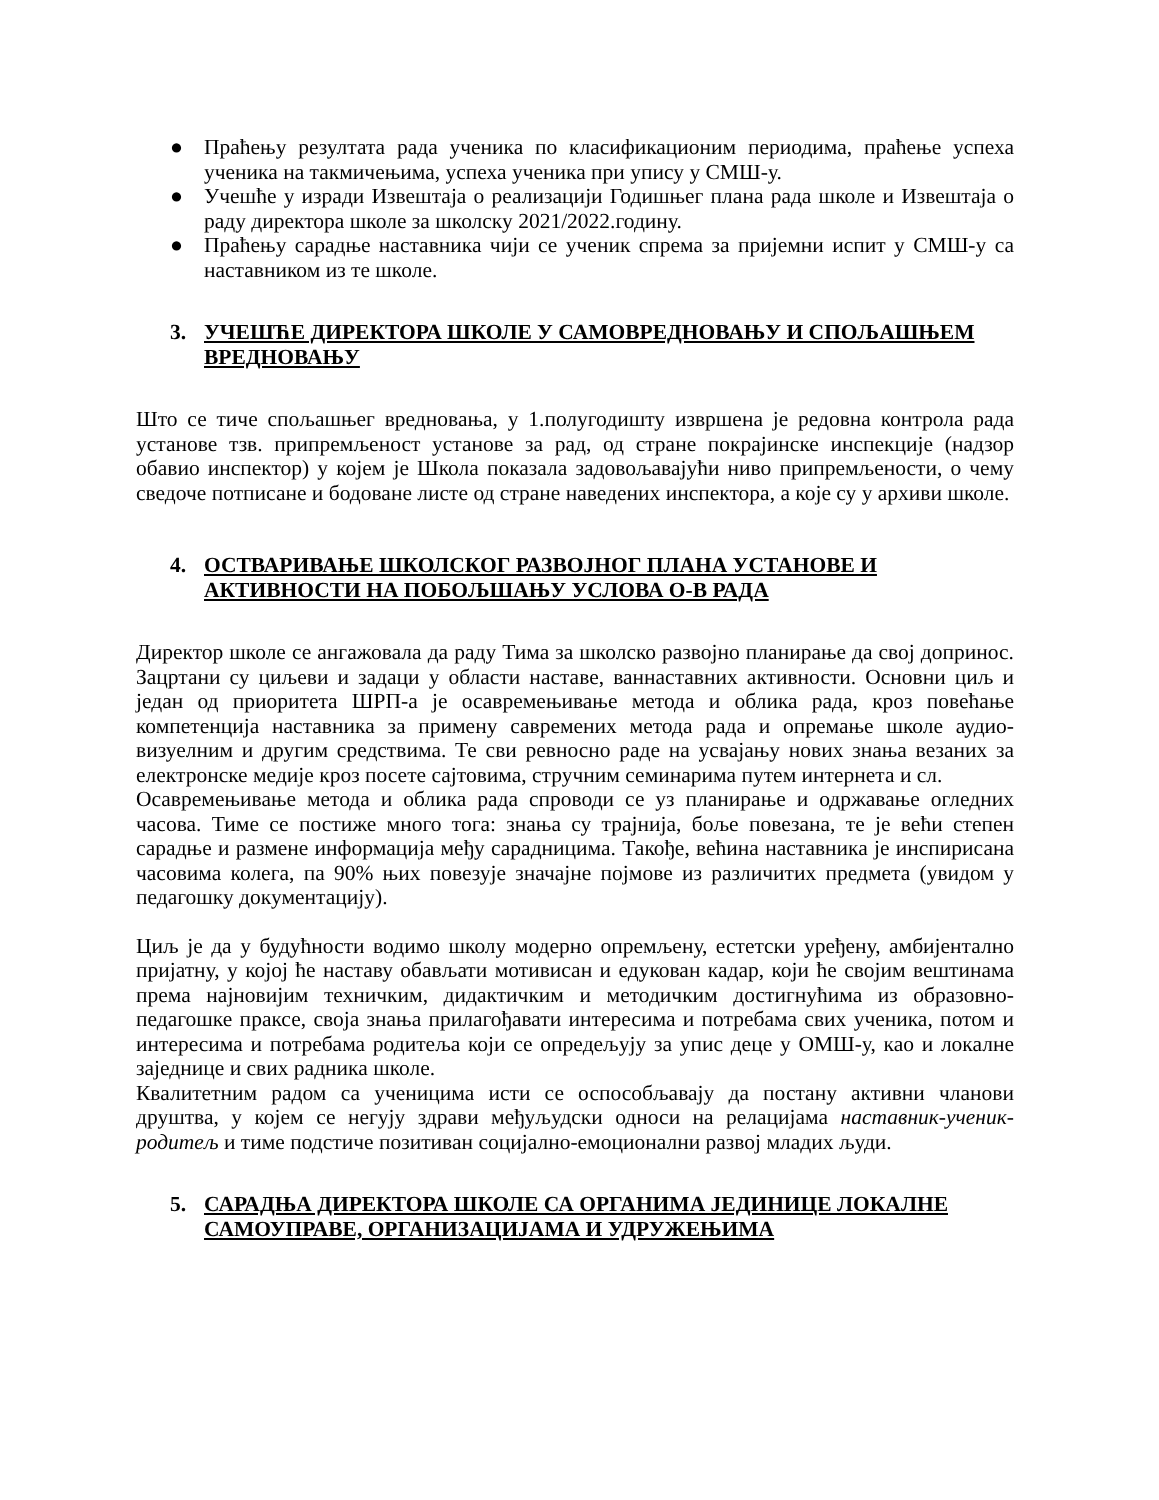● Праћењу резултата рада ученика по класификационим периодима, праћење успеха ученика на такмичењима, успеха ученика при упису у СМШ-у.
● Учешће у изради Извештаја о реализацији Годишњег плана рада школе и Извештаја о раду директора школе за школску 2021/2022.годину.
● Праћењу сарадње наставника чији се ученик спрема за пријемни испит у СМШ-у са наставником из те школе.
3. УЧЕШЋЕ ДИРЕКТОРА ШКОЛЕ У САМОВРЕДНОВАЊУ И СПОЉАШЊЕМ ВРЕДНОВАЊУ
Што се тиче спољашњег вредновања, у 1.полугодишту извршена је редовна контрола рада установе тзв. припремљеност установе за рад, од стране покрајинске инспекције (надзор обавио инспектор) у којем је Школа показала задовољавајући ниво припремљености, о чему сведоче потписане и бодоване листе од стране наведених инспектора, а које су у архиви школе.
4. ОСТВАРИВАЊЕ ШКОЛСКОГ РАЗВОЈНОГ ПЛАНА УСТАНОВЕ И АКТИВНОСТИ НА ПОБОЉШАЊУ УСЛОВА О-В РАДА
Директор школе се ангажовала да раду Тима за школско развојно планирање да свој допринос. Зацртани су циљеви и задаци у области наставе, ваннаставних активности. Основни циљ и један од приоритета ШРП-а је осавремењивање метода и облика рада, кроз повећање компетенција наставника за примену савремених метода рада и опремање школе аудио-визуелним и другим средствима. Те сви ревносно раде на усвајању нових знања везаних за електронске медије кроз посете сајтовима, стручним семинарима путем интернета и сл.
Осавремењивање метода и облика рада спроводи се уз планирање и одржавање огледних часова. Тиме се постиже много тога: знања су трајнија, боље повезана, те је већи степен сарадње и размене информација међу сарадницима. Такође, већина наставника је инспирисана часовима колега, па 90% њих повезује значајне појмове из различитих предмета (увидом у педагошку документацију).
Циљ је да у будућности водимо школу модерно опремљену, естетски уређену, амбијентално пријатну, у којој ће наставу обављати мотивисан и едукован кадар, који ће својим вештинама према најновијим техничким, дидактичким и методичким достигнућима из образовно-педагошке праксе, своја знања прилагођавати интересима и потребама свих ученика, потом и интересима и потребама родитеља који се опредељују за упис деце у ОМШ-у, као и локалне заједнице и свих радника школе.
Квалитетним радом са ученицима исти се оспособљавају да постану активни чланови друштва, у којем се негују здрави међуљудски односи на релацијама наставник-ученик-родитељ и тиме подстиче позитиван социјално-емоционални развој младих људи.
5. САРАДЊА ДИРЕКТОРА ШКОЛЕ СА ОРГАНИМА ЈЕДИНИЦЕ ЛОКАЛНЕ САМОУПРАВЕ, ОРГАНИЗАЦИЈАМА И УДРУЖЕЊИМА